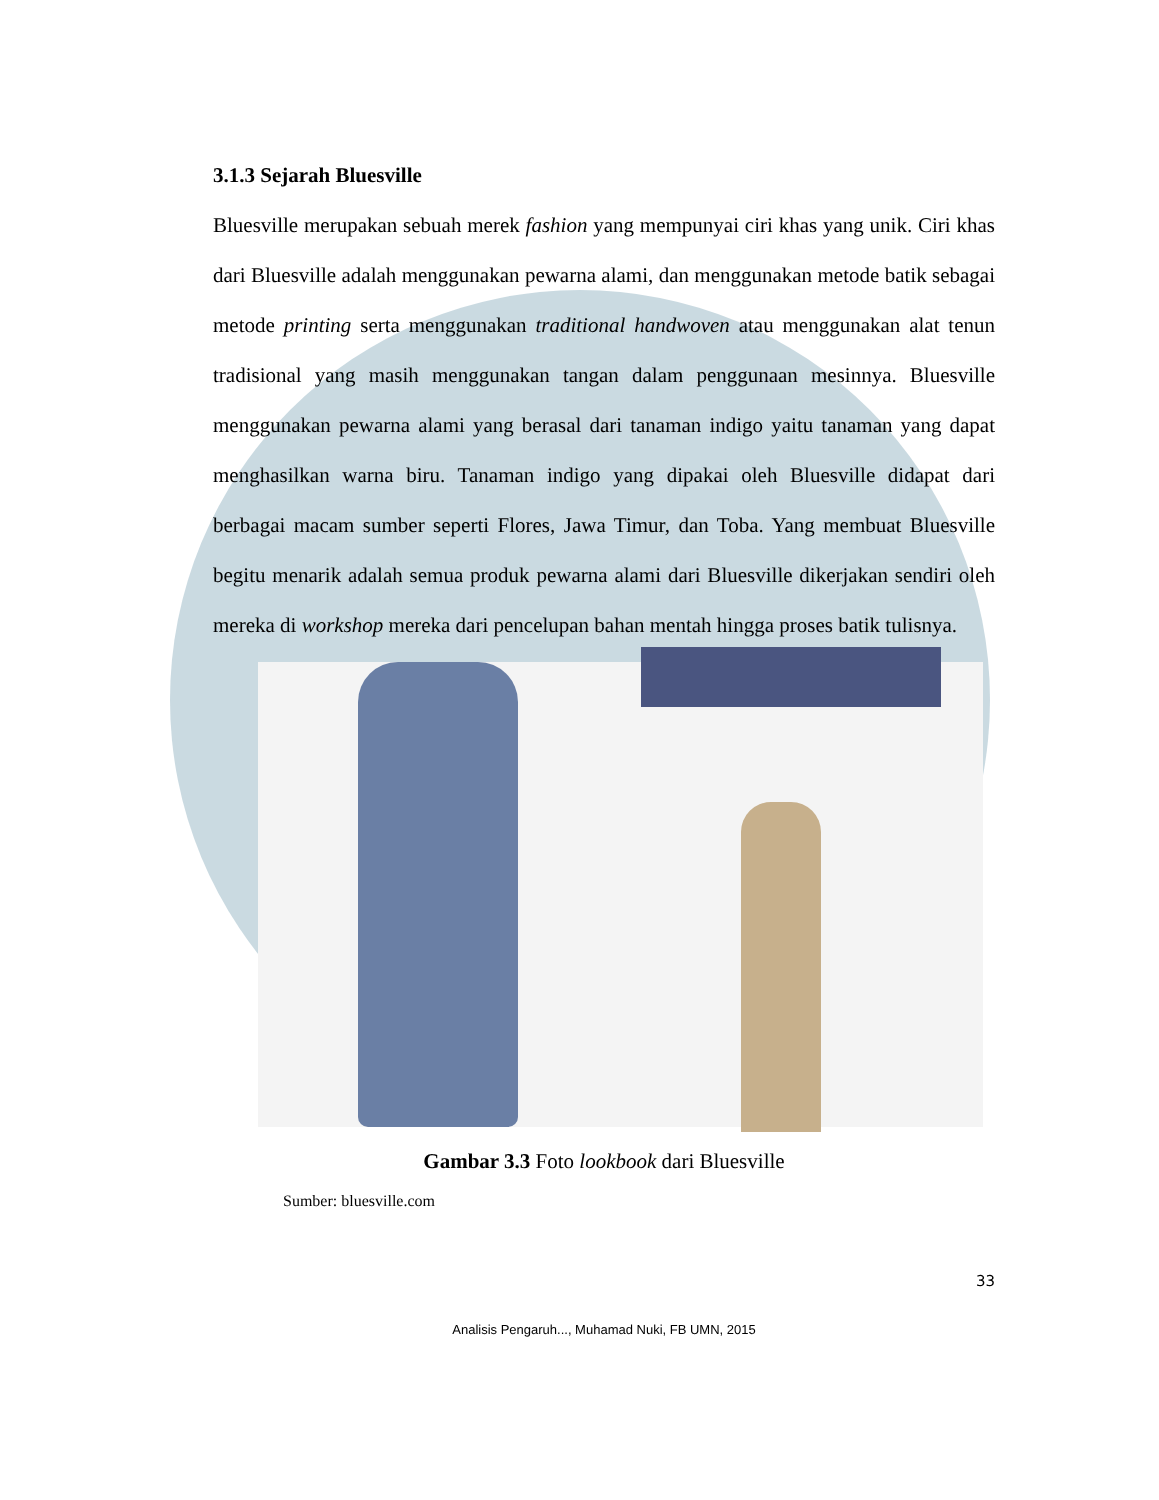3.1.3 Sejarah Bluesville
Bluesville merupakan sebuah merek fashion yang mempunyai ciri khas yang unik. Ciri khas dari Bluesville adalah menggunakan pewarna alami, dan menggunakan metode batik sebagai metode printing serta menggunakan traditional handwoven atau menggunakan alat tenun tradisional yang masih menggunakan tangan dalam penggunaan mesinnya. Bluesville menggunakan pewarna alami yang berasal dari tanaman indigo yaitu tanaman yang dapat menghasilkan warna biru. Tanaman indigo yang dipakai oleh Bluesville didapat dari berbagai macam sumber seperti Flores, Jawa Timur, dan Toba. Yang membuat Bluesville begitu menarik adalah semua produk pewarna alami dari Bluesville dikerjakan sendiri oleh mereka di workshop mereka dari pencelupan bahan mentah hingga proses batik tulisnya.
Gambar 3.3 Foto lookbook dari Bluesville
Sumber: bluesville.com
33
Analisis Pengaruh..., Muhamad Nuki, FB UMN, 2015